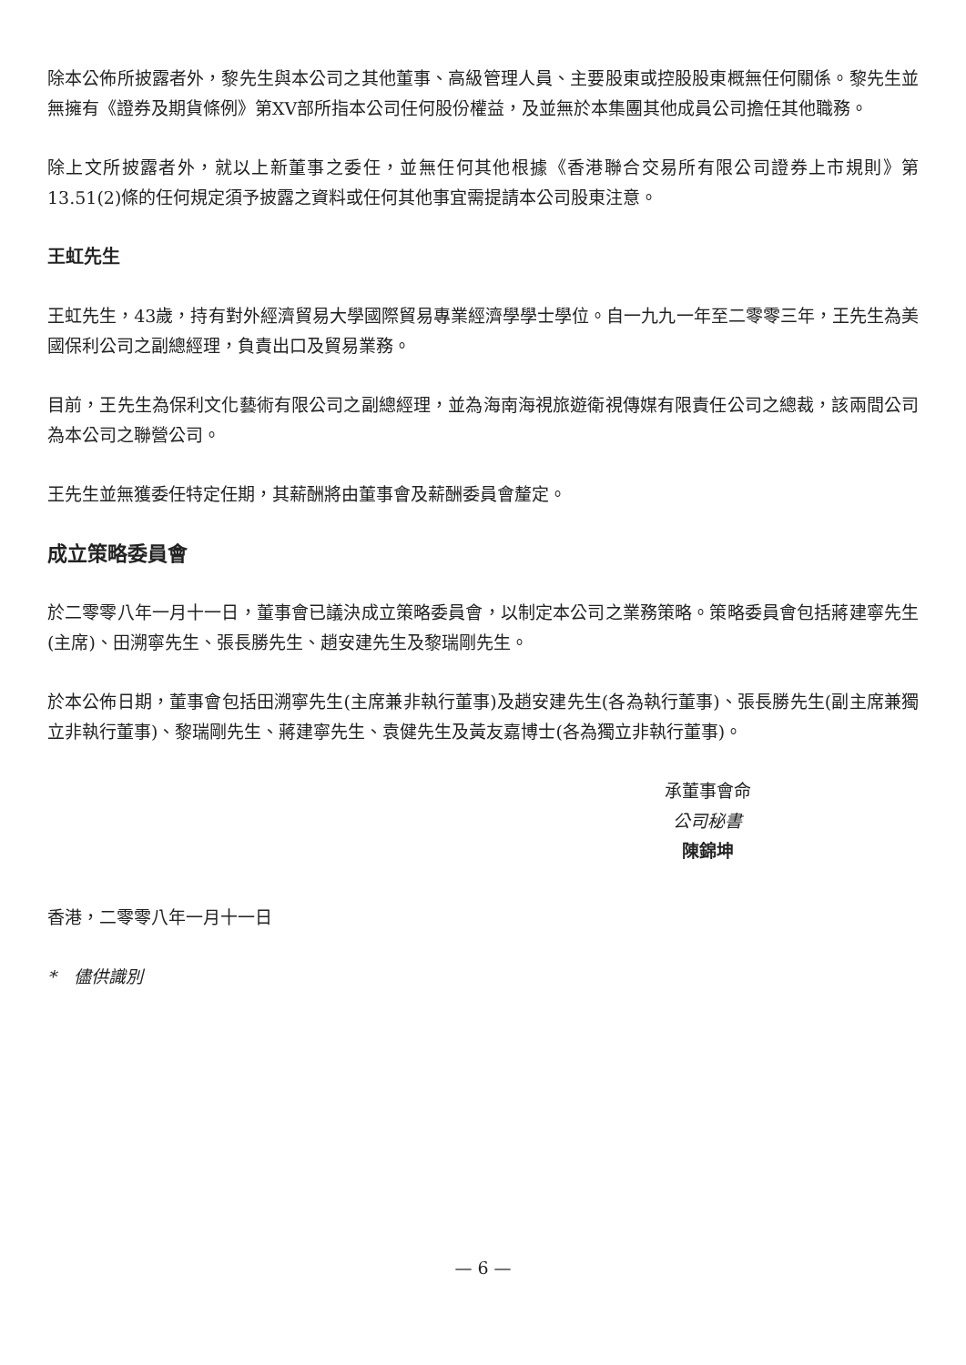除本公佈所披露者外，黎先生與本公司之其他董事、高級管理人員、主要股東或控股股東概無任何關係。黎先生並無擁有《證券及期貨條例》第XV部所指本公司任何股份權益，及並無於本集團其他成員公司擔任其他職務。
除上文所披露者外，就以上新董事之委任，並無任何其他根據《香港聯合交易所有限公司證券上市規則》第13.51(2)條的任何規定須予披露之資料或任何其他事宜需提請本公司股東注意。
王虹先生
王虹先生，43歲，持有對外經濟貿易大學國際貿易專業經濟學學士學位。自一九九一年至二零零三年，王先生為美國保利公司之副總經理，負責出口及貿易業務。
目前，王先生為保利文化藝術有限公司之副總經理，並為海南海視旅遊衛視傳媒有限責任公司之總裁，該兩間公司為本公司之聯營公司。
王先生並無獲委任特定任期，其薪酬將由董事會及薪酬委員會釐定。
成立策略委員會
於二零零八年一月十一日，董事會已議決成立策略委員會，以制定本公司之業務策略。策略委員會包括蔣建寧先生(主席)、田溯寧先生、張長勝先生、趙安建先生及黎瑞剛先生。
於本公佈日期，董事會包括田溯寧先生(主席兼非執行董事)及趙安建先生(各為執行董事)、張長勝先生(副主席兼獨立非執行董事)、黎瑞剛先生、蔣建寧先生、袁健先生及黃友嘉博士(各為獨立非執行董事)。
承董事會命
公司秘書
陳錦坤
香港，二零零八年一月十一日
*　儘供識別
— 6 —